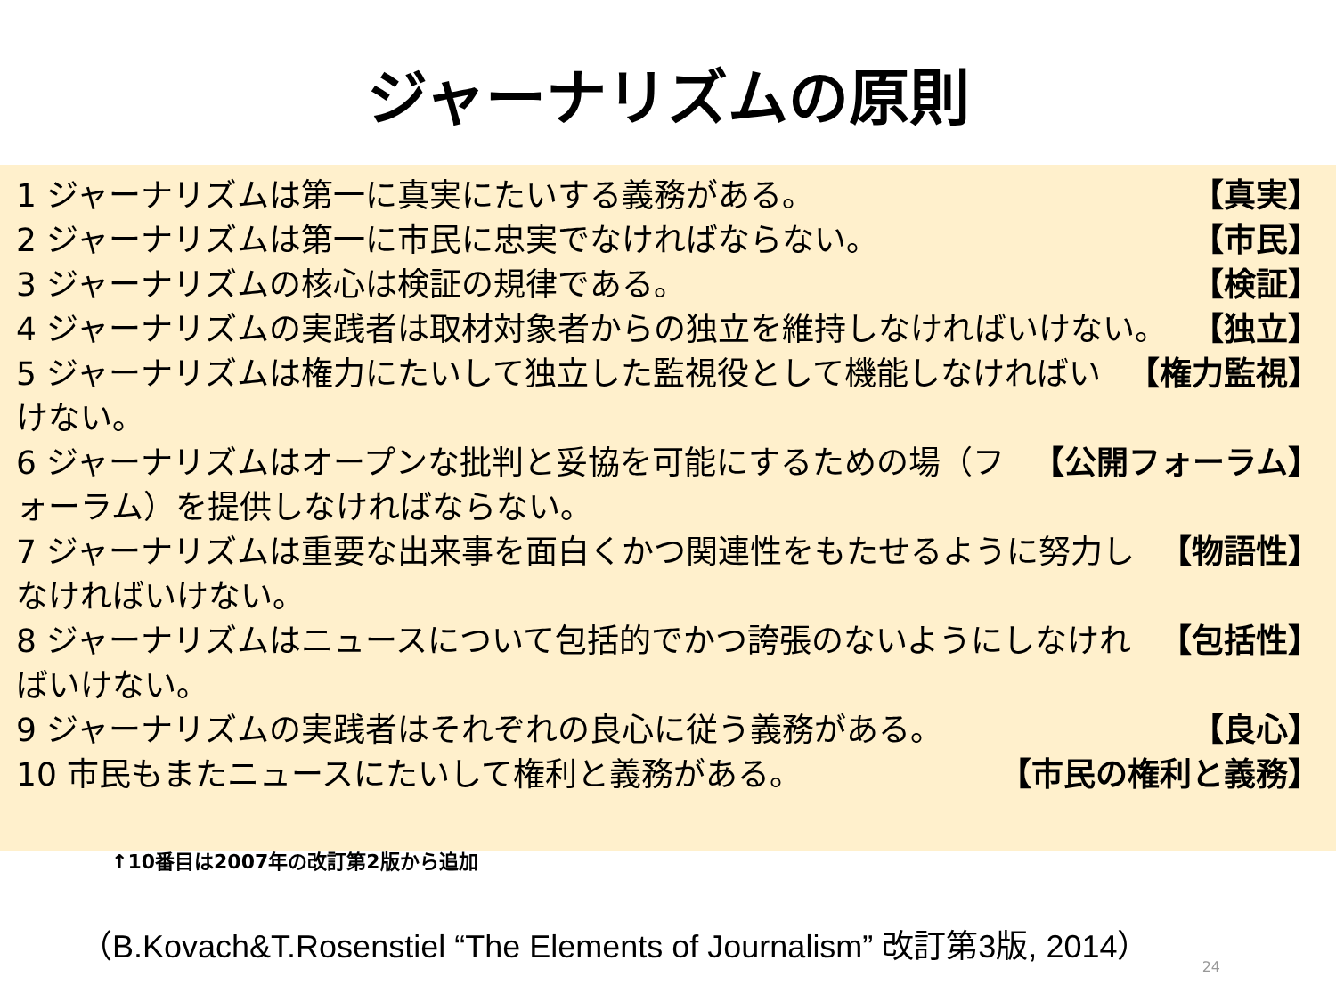ジャーナリズムの原則
1 ジャーナリズムは第一に真実にたいする義務がある。 【真実】
2 ジャーナリズムは第一に市民に忠実でなければならない。 【市民】
3 ジャーナリズムの核心は検証の規律である。 【検証】
4 ジャーナリズムの実践者は取材対象者からの独立を維持しなければいけない。 【独立】
5 ジャーナリズムは権力にたいして独立した監視役として機能しなければいけない。 【権力監視】
6 ジャーナリズムはオープンな批判と妥協を可能にするための場（フォーラム）を提供しなければならない。 【公開フォーラム】
7 ジャーナリズムは重要な出来事を面白くかつ関連性をもたせるように努力しなければいけない。 【物語性】
8 ジャーナリズムはニュースについて包括的でかつ誇張のないようにしなければいけない。 【包括性】
9 ジャーナリズムの実践者はそれぞれの良心に従う義務がある。 【良心】
10 市民もまたニュースにたいして権利と義務がある。 【市民の権利と義務】
↑10番目は2007年の改訂第2版から追加
（B.Kovach&T.Rosenstiel “The Elements of Journalism” 改訂第3版, 2014）
24